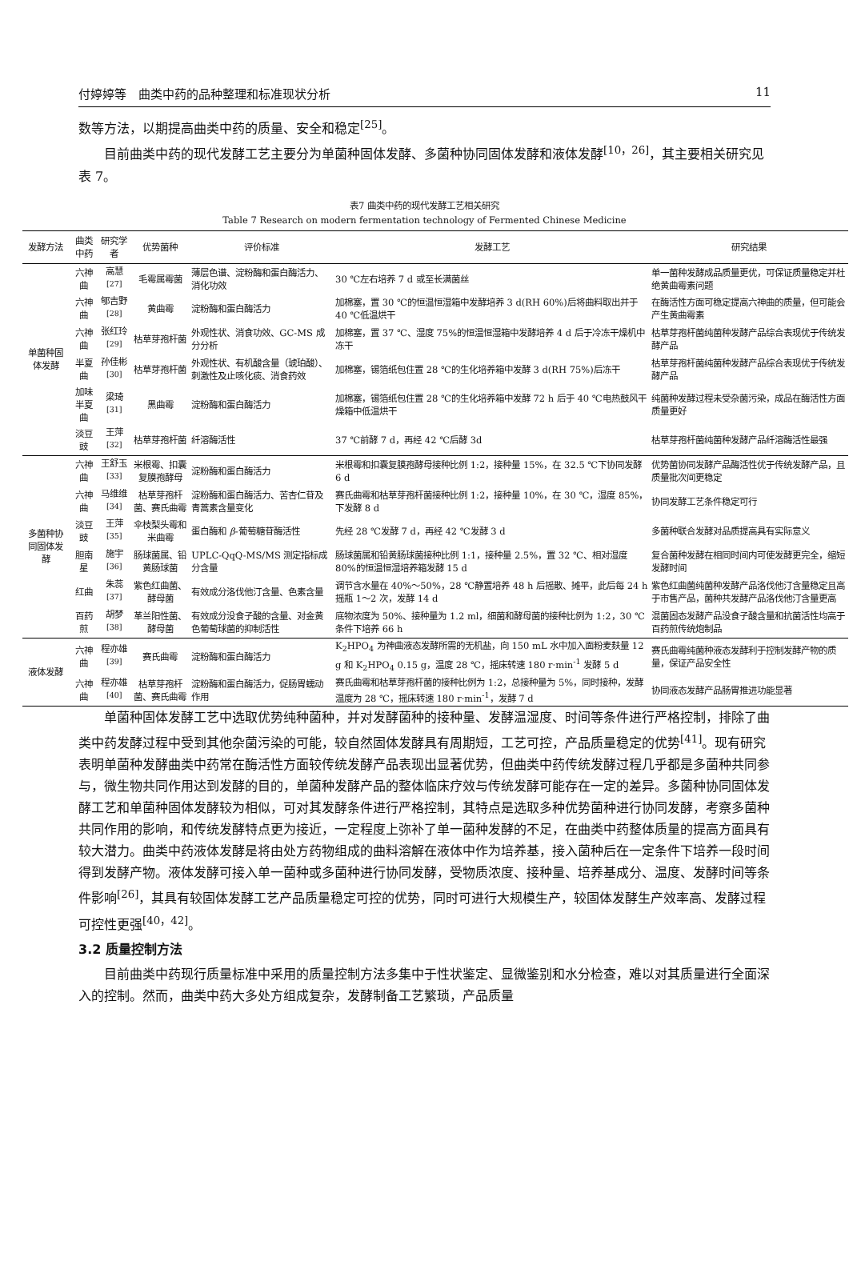付婷婷等　曲类中药的品种整理和标准现状分析 11
数等方法，以期提高曲类中药的质量、安全和稳定<sup>[25]</sup>。
目前曲类中药的现代发酵工艺主要分为单菌种固体发酵、多菌种协同固体发酵和液体发酵<sup>[10，26]</sup>，其主要相关研究见表 7。
表7 曲类中药的现代发酵工艺相关研究
Table 7 Research on modern fermentation technology of Fermented Chinese Medicine
| 发酵方法 | 曲类中药 | 研究学者 | 优势菌种 | 评价标准 | 发酵工艺 | 研究结果 |
| --- | --- | --- | --- | --- | --- | --- |
| 单菌种固体发酵 | 六神曲 | 高慧<sup>[27]</sup> | 毛霉属霉菌 | 薄层色谱、淀粉酶和蛋白酶活力、消化功效 | 30 ℃左右培养 7 d 或至长满菌丝 | 单一菌种发酵成品质量更优，可保证质量稳定并杜绝黄曲霉素问题 |
| | 六神曲 | 郇吉野<sup>[28]</sup> | 黄曲霉 | 淀粉酶和蛋白酶活力 | 加棉塞，置 30 ℃的恒温恒湿箱中发酵培养 3 d(RH 60%)后将曲料取出并于 40 ℃低温烘干 | 在酶活性方面可稳定提高六神曲的质量，但可能会产生黄曲霉素 |
| | 六神曲 | 张红玲<sup>[29]</sup> | 枯草芽孢杆菌 | 外观性状、消食功效、GC-MS 成分分析 | 加棉塞，置 37 ℃、湿度 75%的恒温恒湿箱中发酵培养 4 d 后于冷冻干燥机中冻干 | 枯草芽孢杆菌纯菌种发酵产品综合表现优于传统发酵产品 |
| | 半夏曲 | 孙佳彬<sup>[30]</sup> | 枯草芽孢杆菌 | 外观性状、有机酸含量（琥珀酸）、刺激性及止咳化痰、消食药效 | 加棉塞，锡箔纸包住置 28 ℃的生化培养箱中发酵 3 d(RH 75%)后冻干 | 枯草芽孢杆菌纯菌种发酵产品综合表现优于传统发酵产品 |
| | 加味半夏曲 | 梁琦<sup>[31]</sup> | 黑曲霉 | 淀粉酶和蛋白酶活力 | 加棉塞，锡箔纸包住置 28 ℃的生化培养箱中发酵 72 h 后于 40 ℃电热鼓风干燥箱中低温烘干 | 纯菌种发酵过程未受杂菌污染，成品在酶活性方面质量更好 |
| | 淡豆豉 | 王萍<sup>[32]</sup> | 枯草芽孢杆菌 | 纤溶酶活性 | 37 ℃前酵 7 d，再经 42 ℃后酵 3d | 枯草芽孢杆菌纯菌种发酵产品纤溶酶活性最强 |
| 多菌种协同固体发酵 | 六神曲 | 王舒玉<sup>[33]</sup> | 米根霉、扣囊复膜孢酵母 | 淀粉酶和蛋白酶活力 | 米根霉和扣囊复膜孢酵母接种比例 1:2，接种量 15%，在 32.5 ℃下协同发酵 6 d | 优势菌协同发酵产品酶活性优于传统发酵产品，且质量批次间更稳定 |
| | 六神曲 | 马维维<sup>[34]</sup> | 枯草芽孢杆菌、赛氏曲霉 | 淀粉酶和蛋白酶活力、苦杏仁苷及青蒿素含量变化 | 赛氏曲霉和枯草芽孢杆菌接种比例 1:2，接种量 10%，在 30 ℃，湿度 85%，下发酵 8 d | 协同发酵工艺条件稳定可行 |
| | 淡豆豉 | 王萍<sup>[35]</sup> | 伞枝梨头霉和米曲霉 | 蛋白酶和 β -葡萄糖苷酶活性 | 先经 28 ℃发酵 7 d，再经 42 ℃发酵 3 d | 多菌种联合发酵对品质提高具有实际意义 |
| | 胆南星 | 施宇<sup>[36]</sup> | 肠球菌属、铅黄肠球菌 | UPLC-QqQ-MS/MS 测定指标成分含量 | 肠球菌属和铅黄肠球菌接种比例 1:1，接种量 2.5%，置 32 ℃、相对湿度 80%的恒温恒湿培养箱发酵 15 d | 复合菌种发酵在相同时间内可使发酵更完全，缩短发酵时间 |
| | 红曲 | 朱蕊<sup>[37]</sup> | 紫色红曲菌、酵母菌 | 有效成分洛伐他汀含量、色素含量 | 调节含水量在 40%～50%，28 ℃静置培养 48 h 后摇散、摊平，此后每 24 h 摇瓶 1～2 次，发酵 14 d | 紫色红曲菌纯菌种发酵产品洛伐他汀含量稳定且高于市售产品，菌种共发酵产品洛伐他汀含量更高 |
| | 百药煎 | 胡梦<sup>[38]</sup> | 革兰阳性菌、酵母菌 | 有效成分没食子酸的含量、对金黄色葡萄球菌的抑制活性 | 底物浓度为 50%、接种量为 1.2 ml，细菌和酵母菌的接种比例为 1:2，30 ℃条件下培养 66 h | 混菌固态发酵产品没食子酸含量和抗菌活性均高于百药煎传统炮制品 |
| 液体发酵 | 六神曲 | 程亦雄<sup>[39]</sup> | 赛氏曲霉 | 淀粉酶和蛋白酶活力 | K<sub>2</sub>HPO<sub>4</sub> 为神曲液态发酵所需的无机盐，向 150 mL 水中加入面粉麦麸量 12 g 和 K<sub>2</sub>HPO<sub>4</sub> 0.15 g，温度 28 ℃，摇床转速 180 r·min<sup>-1</sup> 发酵 5 d | 赛氏曲霉纯菌种液态发酵利于控制发酵产物的质量，保证产品安全性 |
| | 六神曲 | 程亦雄<sup>[40]</sup> | 枯草芽孢杆菌、赛氏曲霉 | 淀粉酶和蛋白酶活力，促肠胃蠕动作用 | 赛氏曲霉和枯草芽孢杆菌的接种比例为 1:2，总接种量为 5%，同时接种，发酵温度为 28 ℃，摇床转速 180 r·min<sup>-1</sup>，发酵 7 d | 协同液态发酵产品肠胃推进功能显著 |
单菌种固体发酵工艺中选取优势纯种菌种，并对发酵菌种的接种量、发酵温湿度、时间等条件进行严格控制，排除了曲类中药发酵过程中受到其他杂菌污染的可能，较自然固体发酵具有周期短，工艺可控，产品质量稳定的优势<sup>[41]</sup>。现有研究表明单菌种发酵曲类中药常在酶活性方面较传统发酵产品表现出显著优势，但曲类中药传统发酵过程几乎都是多菌种共同参与，微生物共同作用达到发酵的目的，单菌种发酵产品的整体临床疗效与传统发酵可能存在一定的差异。多菌种协同固体发酵工艺和单菌种固体发酵较为相似，可对其发酵条件进行严格控制，其特点是选取多种优势菌种进行协同发酵，考察多菌种共同作用的影响，和传统发酵特点更为接近，一定程度上弥补了单一菌种发酵的不足，在曲类中药整体质量的提高方面具有较大潜力。曲类中药液体发酵是将由处方药物组成的曲料溶解在液体中作为培养基，接入菌种后在一定条件下培养一段时间得到发酵产物。液体发酵可接入单一菌种或多菌种进行协同发酵，受物质浓度、接种量、培养基成分、温度、发酵时间等条件影响<sup>[26]</sup>，其具有较固体发酵工艺产品质量稳定可控的优势，同时可进行大规模生产，较固体发酵生产效率高、发酵过程可控性更强<sup>[40，42]</sup>。
3.2 质量控制方法
目前曲类中药现行质量标准中采用的质量控制方法多集中于性状鉴定、显微鉴别和水分检查，难以对其质量进行全面深入的控制。然而，曲类中药大多处方组成复杂，发酵制备工艺繁琐，产品质量